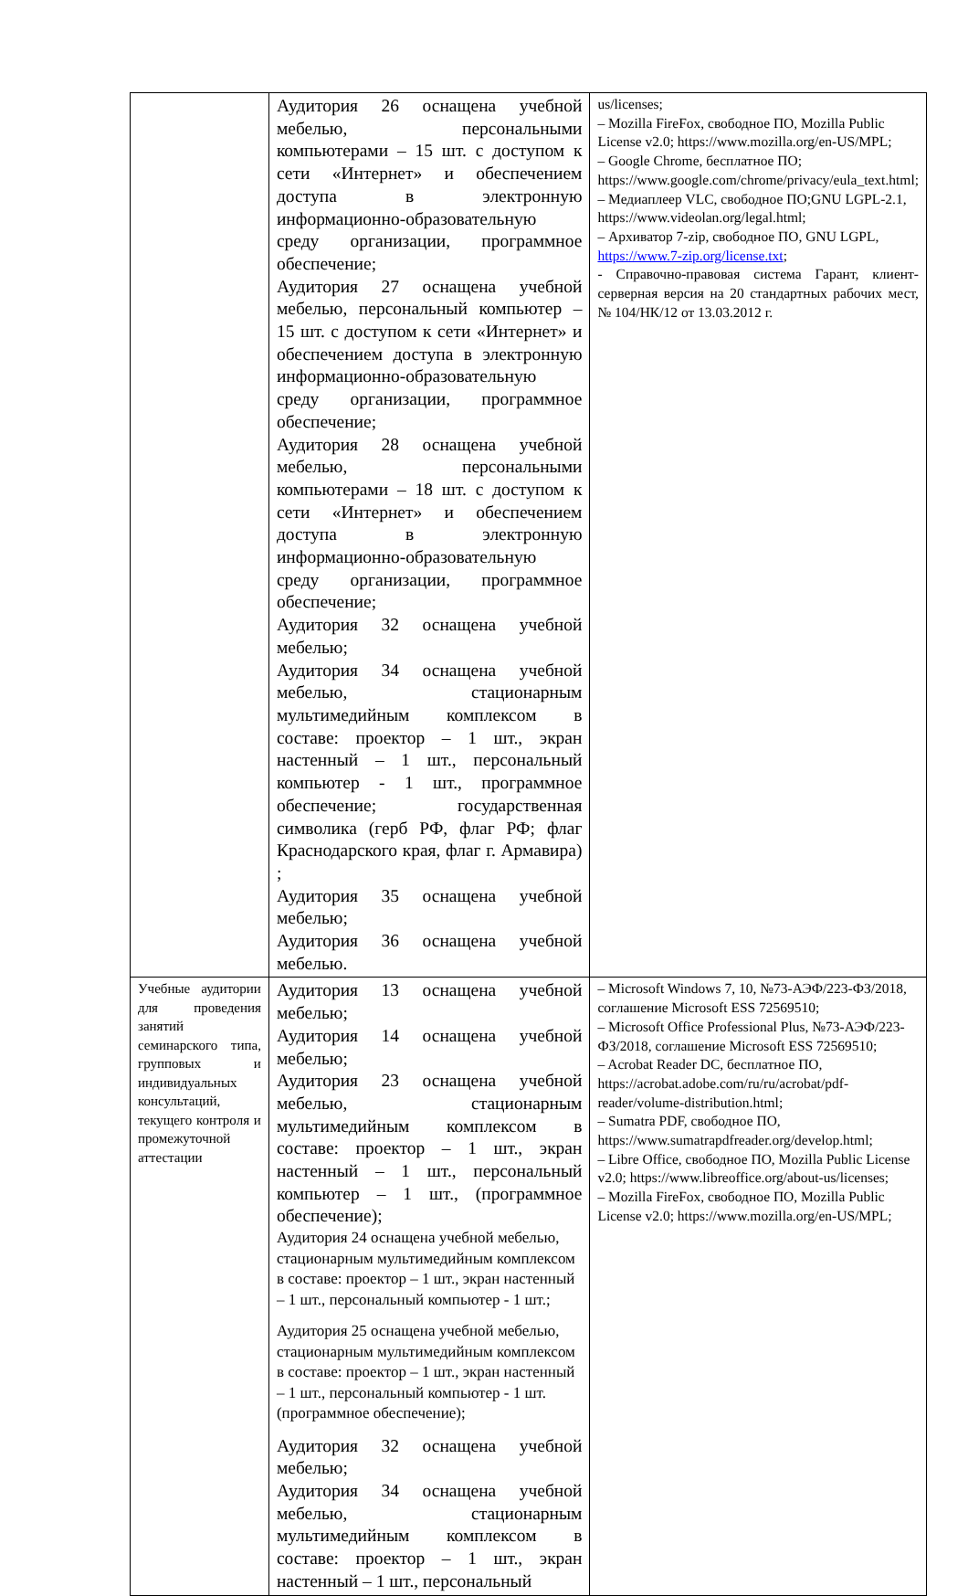| | Аудитория 26 оснащена учебной мебелью, персональными компьютерами – 15 шт. с доступом к сети «Интернет» и обеспечением доступа в электронную информационно-образовательную среду организации, программное обеспечение; Аудитория 27 оснащена учебной мебелью, персональный компьютер – 15 шт. с доступом к сети «Интернет» и обеспечением доступа в электронную информационно-образовательную среду организации, программное обеспечение; Аудитория 28 оснащена учебной мебелью, персональными компьютерами – 18 шт. с доступом к сети «Интернет» и обеспечением доступа в электронную информационно-образовательную среду организации, программное обеспечение; Аудитория 32 оснащена учебной мебелью; Аудитория 34 оснащена учебной мебелью, стационарным мультимедийным комплексом в составе: проектор – 1 шт., экран настенный – 1 шт., персональный компьютер - 1 шт., программное обеспечение; государственная символика (герб РФ, флаг РФ; флаг Краснодарского края, флаг г. Армавира) ; Аудитория 35 оснащена учебной мебелью; Аудитория 36 оснащена учебной мебелью. | us/licenses; – Mozilla FireFox, свободное ПО, Mozilla Public License v2.0; https://www.mozilla.org/en-US/MPL; – Google Chrome, бесплатное ПО; https://www.google.com/chrome/privacy/eula_text.html; – Медиаплеер VLC, свободное ПО;GNU LGPL-2.1, https://www.videolan.org/legal.html; – Архиватор 7-zip, свободное ПО, GNU LGPL, https://www.7-zip.org/license.txt ; - Справочно-правовая система Гарант, клиент-серверная версия на 20 стандартных рабочих мест, № 104/НК/12 от 13.03.2012 г. |
| Учебные аудитории для проведения занятий семинарского типа, групповых и индивидуальных консультаций, текущего контроля и промежуточной аттестации | Аудитория 13 оснащена учебной мебелью; Аудитория 14 оснащена учебной мебелью; Аудитория 23 оснащена учебной мебелью, стационарным мультимедийным комплексом в составе: проектор – 1 шт., экран настенный – 1 шт., персональный компьютер – 1 шт., (программное обеспечение); Аудитория 24 оснащена учебной мебелью, стационарным мультимедийным комплексом в составе: проектор – 1 шт., экран настенный – 1 шт., персональный компьютер - 1 шт.; Аудитория 25 оснащена учебной мебелью, стационарным мультимедийным комплексом в составе: проектор – 1 шт., экран настенный – 1 шт., персональный компьютер - 1 шт. (программное обеспечение); Аудитория 32 оснащена учебной мебелью; Аудитория 34 оснащена учебной мебелью, стационарным мультимедийным комплексом в составе: проектор – 1 шт., экран настенный – 1 шт., персональный | – Microsoft Windows 7, 10, №73-АЭФ/223-ФЗ/2018, соглашение Microsoft ESS 72569510; – Microsoft Office Professional Plus, №73-АЭФ/223-ФЗ/2018, соглашение Microsoft ESS 72569510; – Acrobat Reader DC, бесплатное ПО, https://acrobat.adobe.com/ru/ru/acrobat/pdf-reader/volume-distribution.html; – Sumatra PDF, свободное ПО, https://www.sumatrapdfreader.org/develop.html; – Libre Office, свободное ПО, Mozilla Public License v2.0; https://www.libreoffice.org/about-us/licenses; – Mozilla FireFox, свободное ПО, Mozilla Public License v2.0; https://www.mozilla.org/en-US/MPL; |